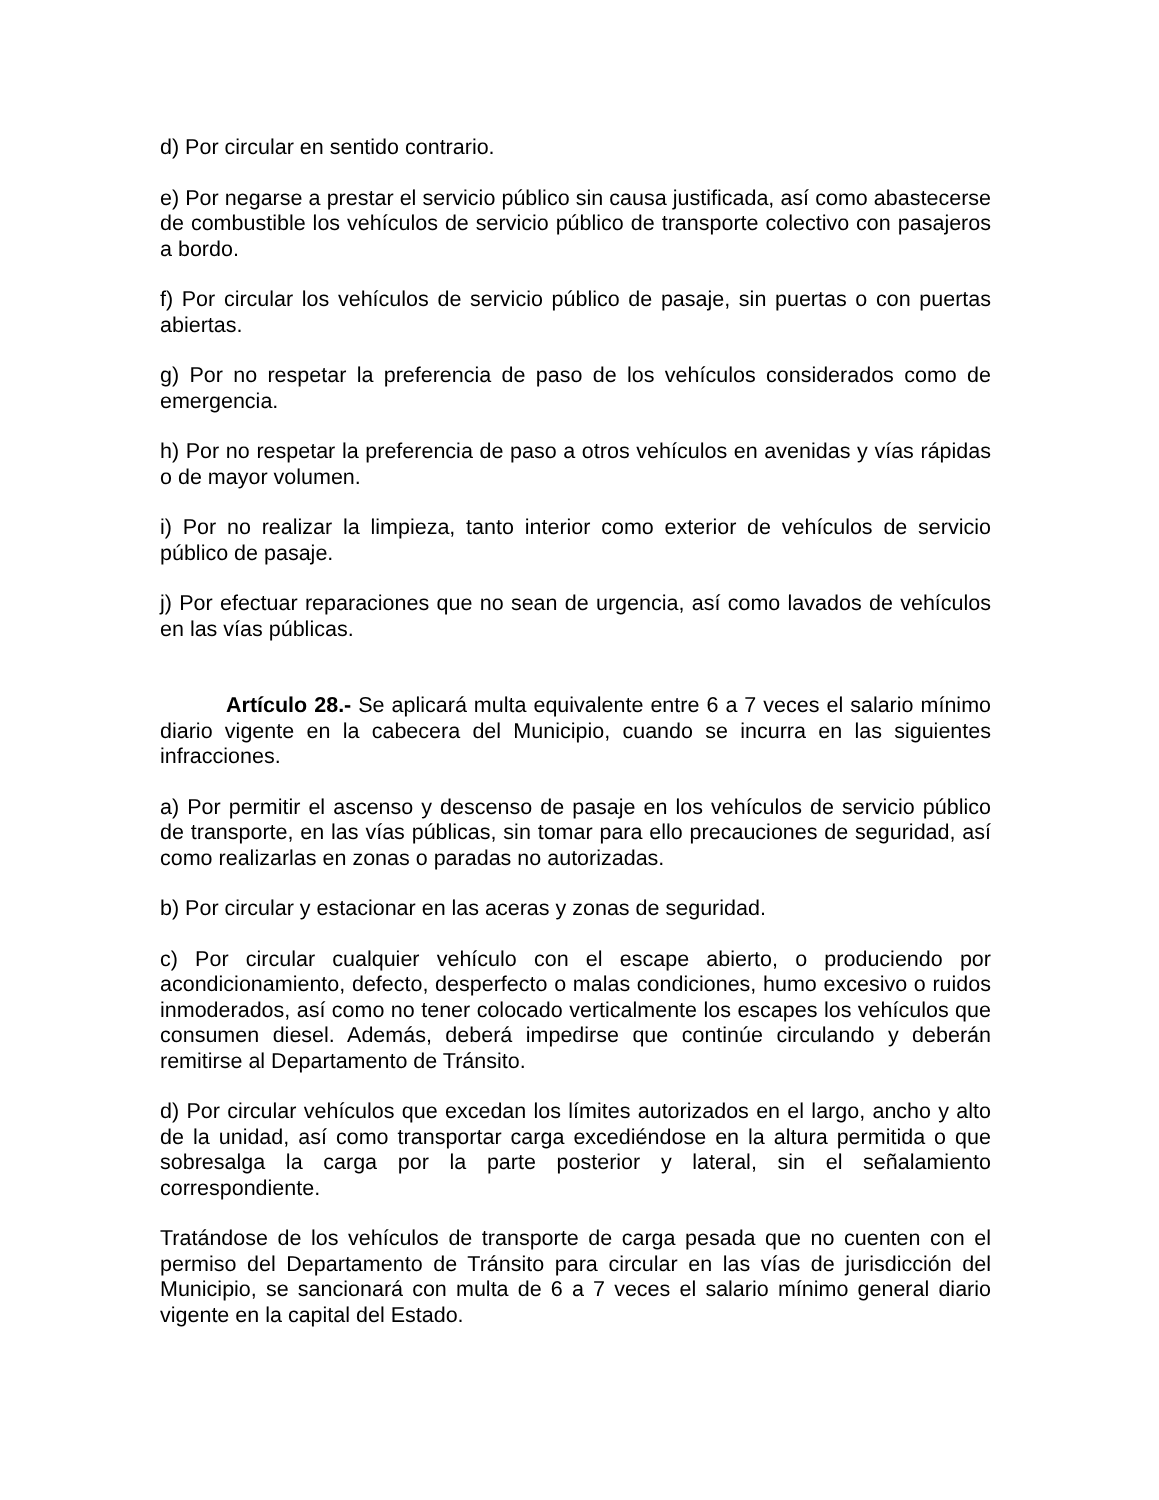d) Por circular en sentido contrario.
e) Por negarse a prestar el servicio público sin causa justificada, así como abastecerse de combustible los vehículos de servicio público de transporte colectivo con pasajeros a bordo.
f) Por circular los vehículos de servicio público de pasaje, sin puertas o con puertas abiertas.
g) Por no respetar la preferencia de paso de los vehículos considerados como de emergencia.
h) Por no respetar la preferencia de paso a otros vehículos en avenidas y vías rápidas o de mayor volumen.
i) Por no realizar la limpieza, tanto interior como exterior de vehículos de servicio público de pasaje.
j) Por efectuar reparaciones que no sean de urgencia, así como lavados de vehículos en las vías públicas.
Artículo 28.- Se aplicará multa equivalente entre 6 a 7 veces el salario mínimo diario vigente en la cabecera del Municipio, cuando se incurra en las siguientes infracciones.
a) Por permitir el ascenso y descenso de pasaje en los vehículos de servicio público de transporte, en las vías públicas, sin tomar para ello precauciones de seguridad, así como realizarlas en zonas o paradas no autorizadas.
b) Por circular y estacionar en las aceras y zonas de seguridad.
c) Por circular cualquier vehículo con el escape abierto, o produciendo por acondicionamiento, defecto, desperfecto o malas condiciones, humo excesivo o ruidos inmoderados, así como no tener colocado verticalmente los escapes los vehículos que consumen diesel. Además, deberá impedirse que continúe circulando y deberán remitirse al Departamento de Tránsito.
d) Por circular vehículos que excedan los límites autorizados en el largo, ancho y alto de la unidad, así como transportar carga excediéndose en la altura permitida o que sobresalga la carga por la parte posterior y lateral, sin el señalamiento correspondiente.
Tratándose de los vehículos de transporte de carga pesada que no cuenten con el permiso del Departamento de Tránsito para circular en las vías de jurisdicción del Municipio, se sancionará con multa de 6 a 7 veces el salario mínimo general diario vigente en la capital del Estado.